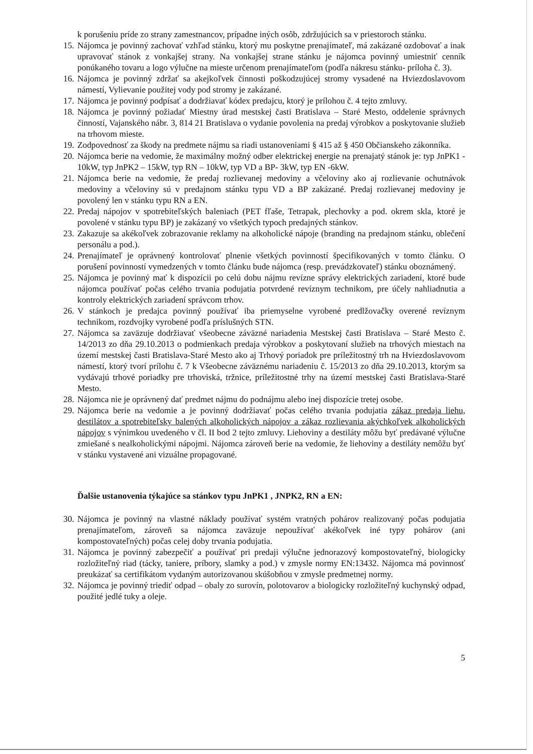k porušeniu príde zo strany zamestnancov, prípadne iných osôb, zdržujúcich sa v priestoroch stánku.
15. Nájomca je povinný zachovať vzhľad stánku, ktorý mu poskytne prenajímateľ, má zakázané ozdobovať a inak upravovať stánok z vonkajšej strany. Na vonkajšej strane stánku je nájomca povinný umiestniť cenník ponúkaného tovaru a logo výlučne na mieste určenom prenajímateľom (podľa nákresu stánku- príloha č. 3).
16. Nájomca je povinný zdržať sa akejkoľvek činnosti poškodzujúcej stromy vysadené na Hviezdoslavovom námestí, Vylievanie použitej vody pod stromy je zakázané.
17. Nájomca je povinný podpísať a dodržiavať kódex predajcu, ktorý je prílohou č. 4 tejto zmluvy.
18. Nájomca je povinný požiadať Miestny úrad mestskej časti Bratislava – Staré Mesto, oddelenie správnych činností, Vajanského nábr. 3, 814 21 Bratislava o vydanie povolenia na predaj výrobkov a poskytovanie služieb na trhovom mieste.
19. Zodpovednosť za škody na predmete nájmu sa riadi ustanoveniami § 415 až § 450 Občianskeho zákonníka.
20. Nájomca berie na vedomie, že maximálny možný odber elektrickej energie na prenajatý stánok je: typ JnPK1 - 10kW, typ JnPK2 – 15kW, typ RN – 10kW, typ VD a BP- 3kW, typ EN -6kW.
21. Nájomca berie na vedomie, že predaj rozlievanej medoviny a včeloviny ako aj rozlievanie ochutnávok medoviny a včeloviny sú v predajnom stánku typu VD a BP zakázané. Predaj rozlievanej medoviny je povolený len v stánku typu RN a EN.
22. Predaj nápojov v spotrebiteľských baleniach (PET fľaše, Tetrapak, plechovky a pod. okrem skla, ktoré je povolené v stánku typu BP) je zakázaný vo všetkých typoch predajných stánkov.
23. Zakazuje sa akékoľvek zobrazovanie reklamy na alkoholické nápoje (branding na predajnom stánku, oblečení personálu a pod.).
24. Prenajímateľ je oprávnený kontrolovať plnenie všetkých povinností špecifikovaných v tomto článku. O porušení povinností vymedzených v tomto článku bude nájomca (resp. prevádzkovateľ) stánku oboznámený.
25. Nájomca je povinný mať k dispozícii po celú dobu nájmu revízne správy elektrických zariadení, ktoré bude nájomca používať počas celého trvania podujatia potvrdené revíznym technikom, pre účely nahliadnutia a kontroly elektrických zariadení správcom trhov.
26. V stánkoch je predajca povinný používať iba priemyselne vyrobené predlžovačky overené revíznym technikom, rozdvojky vyrobené podľa príslušných STN.
27. Nájomca sa zaväzuje dodržiavať všeobecne záväzné nariadenia Mestskej časti Bratislava – Staré Mesto č. 14/2013 zo dňa 29.10.2013 o podmienkach predaja výrobkov a poskytovaní služieb na trhových miestach na území mestskej časti Bratislava-Staré Mesto ako aj Trhový poriadok pre príležitostný trh na Hviezdoslavovom námestí, ktorý tvorí prílohu č. 7 k Všeobecne záväznému nariadeniu č. 15/2013 zo dňa 29.10.2013, ktorým sa vydávajú trhové poriadky pre trhoviská, tržnice, príležitostné trhy na území mestskej časti Bratislava-Staré Mesto.
28. Nájomca nie je oprávnený dať predmet nájmu do podnájmu alebo inej dispozície tretej osobe.
29. Nájomca berie na vedomie a je povinný dodržiavať počas celého trvania podujatia zákaz predaja liehu, destilátov a spotrebiteľsky balených alkoholických nápojov a zákaz rozlievania akýchkoľvek alkoholických nápojov s výnimkou uvedeného v čl. II bod 2 tejto zmluvy. Liehoviny a destiláty môžu byť predávané výlučne zmiešané s nealkoholickými nápojmi. Nájomca zároveň berie na vedomie, že liehoviny a destiláty nemôžu byť v stánku vystavené ani vizuálne propagované.
Ďalšie ustanovenia týkajúce sa stánkov typu JnPK1 , JNPK2, RN a EN:
30. Nájomca je povinný na vlastné náklady používať systém vratných pohárov realizovaný počas podujatia prenajímateľom, zároveň sa nájomca zaväzuje nepoužívať akékoľvek iné typy pohárov (ani kompostovateľných) počas celej doby trvania podujatia.
31. Nájomca je povinný zabezpečiť a používať pri predaji výlučne jednorazový kompostovateľný, biologicky rozložiteľný riad (tácky, taniere, príbory, slamky a pod.) v zmysle normy EN:13432. Nájomca má povinnosť preukázať sa certifikátom vydaným autorizovanou skúšobňou v zmysle predmetnej normy.
32. Nájomca je povinný triediť odpad – obaly zo surovín, polotovarov a biologicky rozložiteľný kuchynský odpad, použité jedlé tuky a oleje.
5